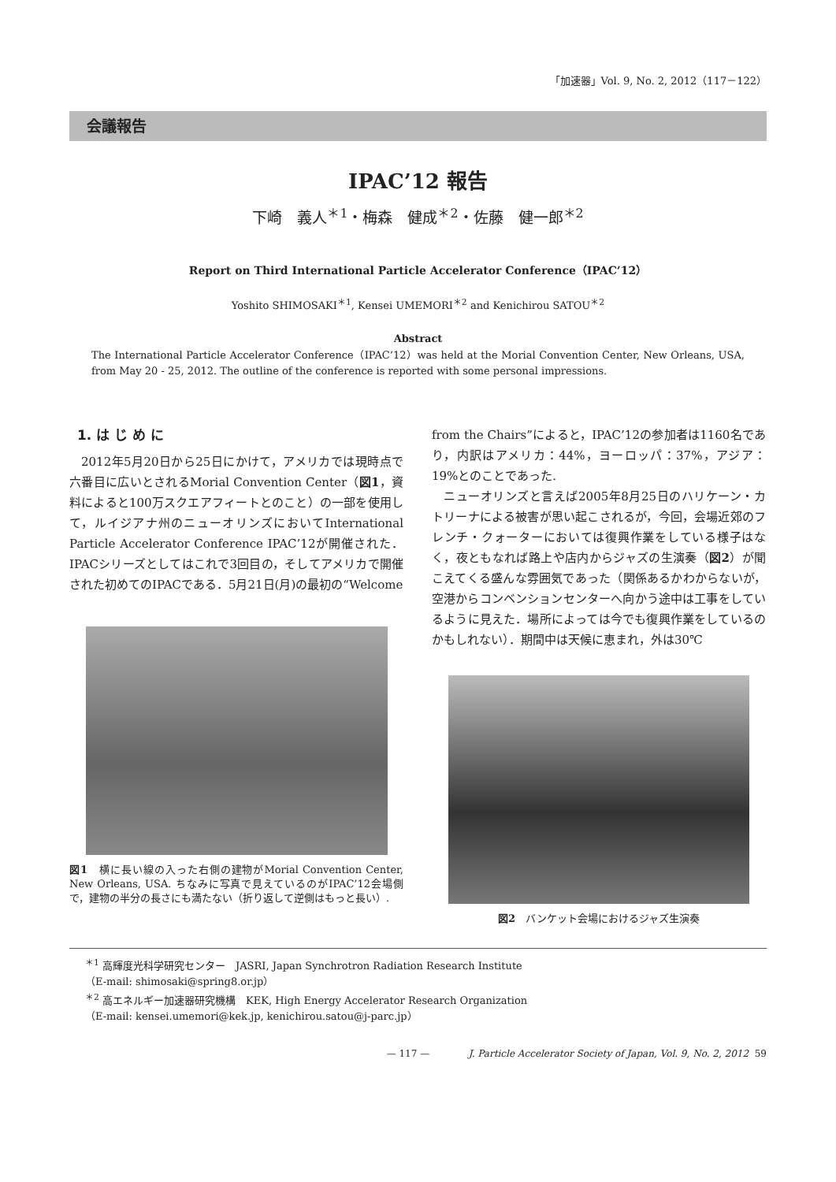「加速器」Vol. 9, No. 2, 2012（117－122）
会議報告
IPAC’12 報告
下崎　義人<sup>＊1</sup>・梅森　健成<sup>＊2</sup>・佐藤　健一郎<sup>＊2</sup>
Report on Third International Particle Accelerator Conference（IPAC’12）
Yoshito SHIMOSAKI<sup>＊1</sup>, Kensei UMEMORI<sup>＊2</sup> and Kenichirou SATOU<sup>＊2</sup>
Abstract
The International Particle Accelerator Conference（IPAC’12）was held at the Morial Convention Center, New Orleans, USA, from May 20 - 25, 2012. The outline of the conference is reported with some personal impressions.
1. は じ め に
2012年5月20日から25日にかけて，アメリカでは現時点で六番目に広いとされるMorial Convention Center（図1，資料によると100万スクエアフィートとのこと）の一部を使用して，ルイジアナ州のニューオリンズにおいてInternational Particle Accelerator Conference IPAC’12が開催された．IPACシリーズとしてはこれで3回目の，そしてアメリカで開催された初めてのIPACである．5月21日(月)の最初の“Welcome
図1　横に長い線の入った右側の建物がMorial Convention Center, New Orleans, USA. ちなみに写真で見えているのがIPAC’12会場側で，建物の半分の長さにも満たない（折り返して逆側はもっと長い）.
from the Chairs”によると，IPAC’12の参加者は1160名であり，内訳はアメリカ：44%，ヨーロッパ：37%，アジア：19%とのことであった.
ニューオリンズと言えば2005年8月25日のハリケーン・カトリーナによる被害が思い起こされるが，今回，会場近郊のフレンチ・クォーターにおいては復興作業をしている様子はなく，夜ともなれば路上や店内からジャズの生演奏（図2）が聞こえてくる盛んな雰囲気であった（関係あるかわからないが，空港からコンベンションセンターへ向かう途中は工事をしているように見えた．場所によっては今でも復興作業をしているのかもしれない）．期間中は天候に恵まれ，外は30℃
図2　バンケット会場におけるジャズ生演奏
<sup>＊1</sup> 高輝度光科学研究センター　JASRI, Japan Synchrotron Radiation Research Institute
（E-mail: shimosaki@spring8.or.jp）
<sup>＊2</sup> 高エネルギー加速器研究機構　KEK, High Energy Accelerator Research Organization
（E-mail: kensei.umemori@kek.jp, kenichirou.satou@j-parc.jp）
— 117 — J. Particle Accelerator Society of Japan, Vol. 9, No. 2, 2012 59